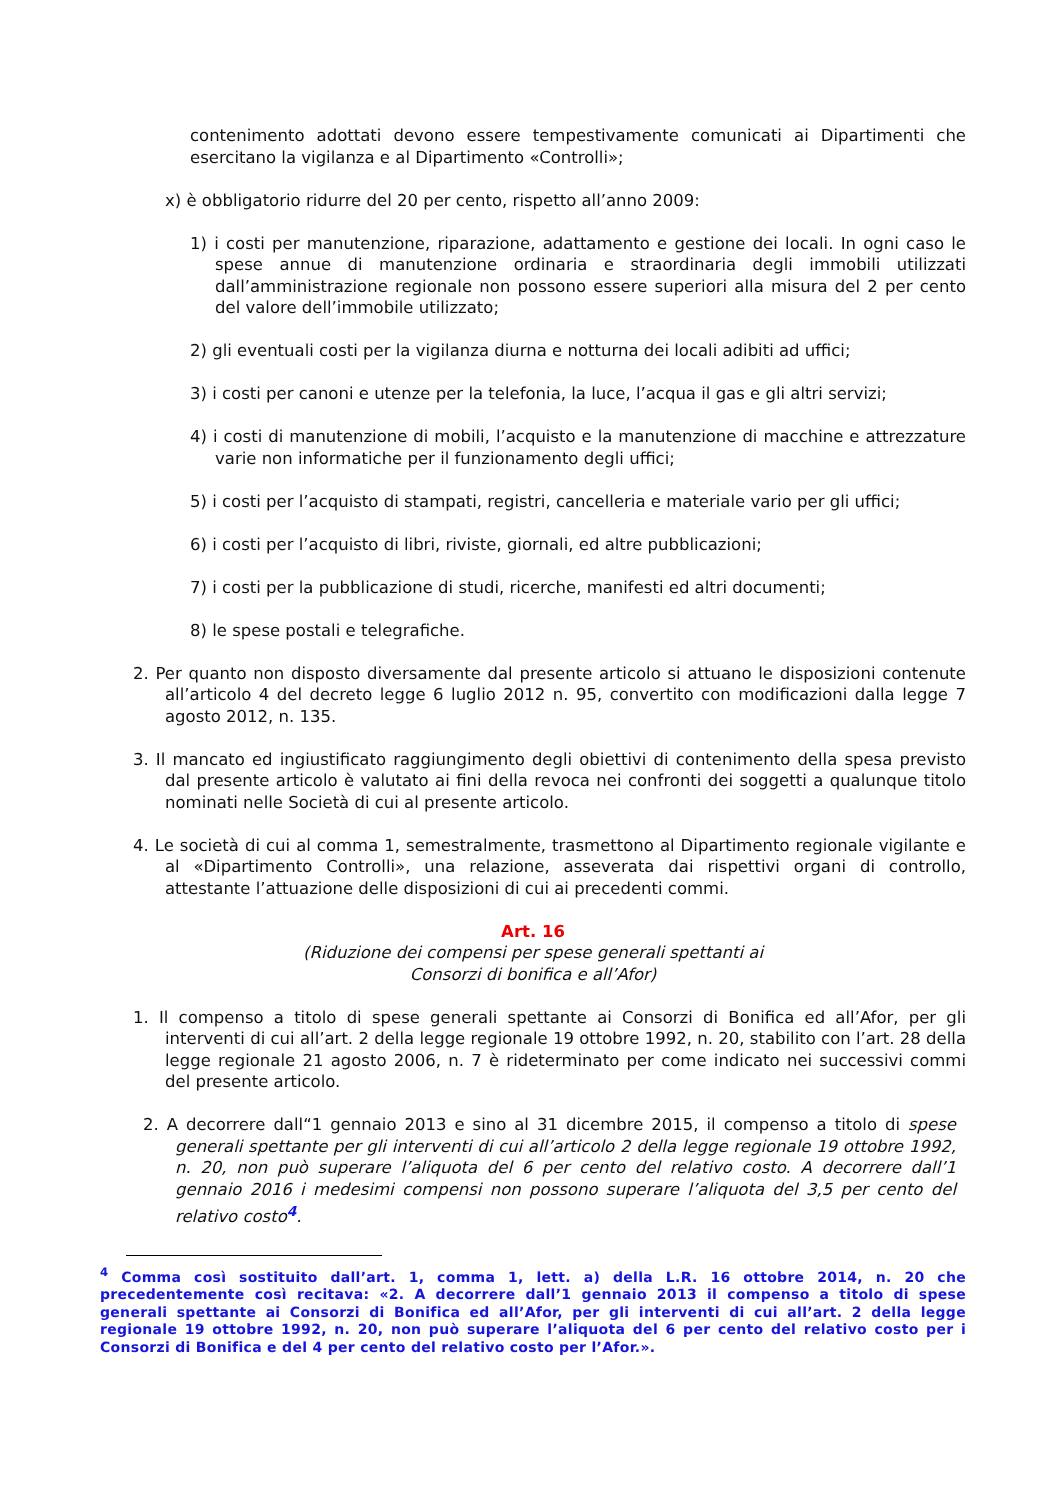contenimento adottati devono essere tempestivamente comunicati ai Dipartimenti che esercitano la vigilanza e al Dipartimento «Controlli»;
x) è obbligatorio ridurre del 20 per cento, rispetto all’anno 2009:
1) i costi per manutenzione, riparazione, adattamento e gestione dei locali. In ogni caso le spese annue di manutenzione ordinaria e straordinaria degli immobili utilizzati dall’amministrazione regionale non possono essere superiori alla misura del 2 per cento del valore dell’immobile utilizzato;
2) gli eventuali costi per la vigilanza diurna e notturna dei locali adibiti ad uffici;
3) i costi per canoni e utenze per la telefonia, la luce, l’acqua il gas e gli altri servizi;
4) i costi di manutenzione di mobili, l’acquisto e la manutenzione di macchine e attrezzature varie non informatiche per il funzionamento degli uffici;
5) i costi per l’acquisto di stampati, registri, cancelleria e materiale vario per gli uffici;
6) i costi per l’acquisto di libri, riviste, giornali, ed altre pubblicazioni;
7) i costi per la pubblicazione di studi, ricerche, manifesti ed altri documenti;
8) le spese postali e telegrafiche.
2. Per quanto non disposto diversamente dal presente articolo si attuano le disposizioni contenute all’articolo 4 del decreto legge 6 luglio 2012 n. 95, convertito con modificazioni dalla legge 7 agosto 2012, n. 135.
3. Il mancato ed ingiustificato raggiungimento degli obiettivi di contenimento della spesa previsto dal presente articolo è valutato ai fini della revoca nei confronti dei soggetti a qualunque titolo nominati nelle Società di cui al presente articolo.
4. Le società di cui al comma 1, semestralmente, trasmettono al Dipartimento regionale vigilante e al «Dipartimento Controlli», una relazione, asseverata dai rispettivi organi di controllo, attestante l’attuazione delle disposizioni di cui ai precedenti commi.
Art. 16
(Riduzione dei compensi per spese generali spettanti ai
Consorzi di bonifica e all’Afor)
1. Il compenso a titolo di spese generali spettante ai Consorzi di Bonifica ed all’Afor, per gli interventi di cui all’art. 2 della legge regionale 19 ottobre 1992, n. 20, stabilito con l’art. 28 della legge regionale 21 agosto 2006, n. 7 è rideterminato per come indicato nei successivi commi del presente articolo.
2. A decorrere dall“1 gennaio 2013 e sino al 31 dicembre 2015, il compenso a titolo di spese generali spettante per gli interventi di cui all’articolo 2 della legge regionale 19 ottobre 1992, n. 20, non può superare l’aliquota del 6 per cento del relativo costo. A decorrere dall’1 gennaio 2016 i medesimi compensi non possono superare l’aliquota del 3,5 per cento del relativo costo<sup>4</sup>.
<sup>4</sup> Comma così sostituito dall’art. 1, comma 1, lett. a) della L.R. 16 ottobre 2014, n. 20 che precedentemente così recitava: «2. A decorrere dall’1 gennaio 2013 il compenso a titolo di spese generali spettante ai Consorzi di Bonifica ed all’Afor, per gli interventi di cui all’art. 2 della legge regionale 19 ottobre 1992, n. 20, non può superare l’aliquota del 6 per cento del relativo costo per i Consorzi di Bonifica e del 4 per cento del relativo costo per l’Afor.».